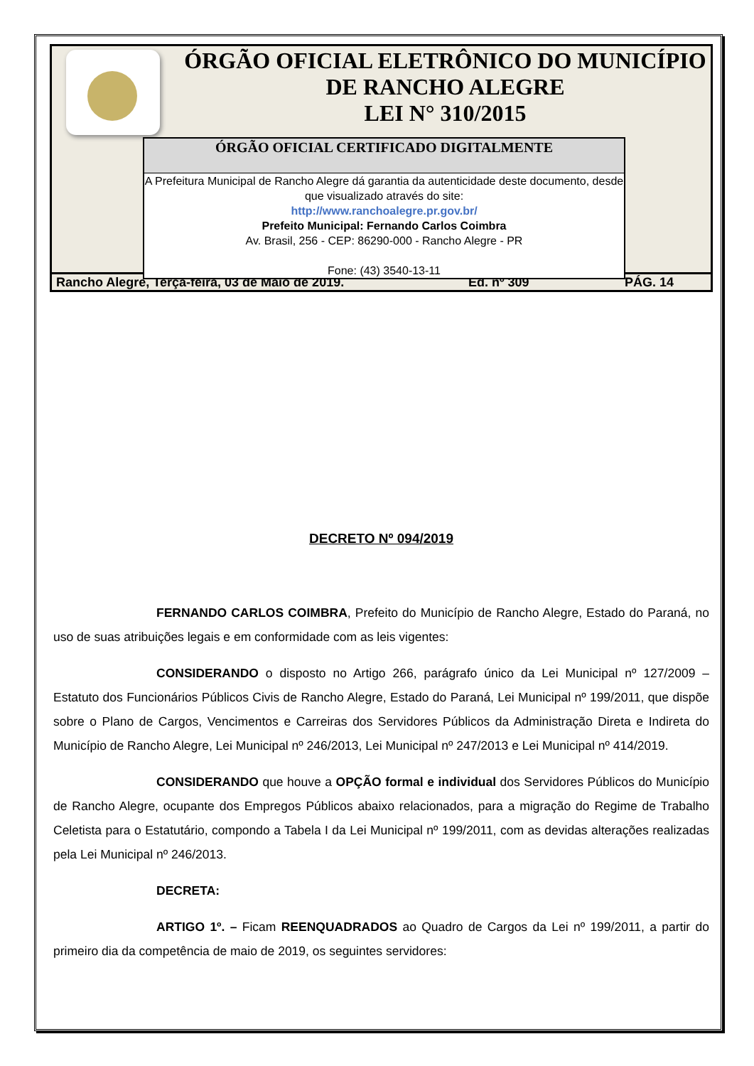ÓRGÃO OFICIAL ELETRÔNICO DO MUNICÍPIO
DE RANCHO ALEGRE
LEI N° 310/2015
ÓRGÃO OFICIAL CERTIFICADO DIGITALMENTE
A Prefeitura Municipal de Rancho Alegre dá garantia da autenticidade deste documento, desde que visualizado através do site:
http://www.ranchoalegre.pr.gov.br/
Prefeito Municipal: Fernando Carlos Coimbra
Av. Brasil, 256 - CEP: 86290-000 - Rancho Alegre - PR
Fone: (43) 3540-13-11
Rancho Alegre, Terça-feira, 03 de Maio de 2019. Ed. nº 309 PÁG. 14
DECRETO Nº 094/2019
FERNANDO CARLOS COIMBRA, Prefeito do Município de Rancho Alegre, Estado do Paraná, no uso de suas atribuições legais e em conformidade com as leis vigentes:
CONSIDERANDO o disposto no Artigo 266, parágrafo único da Lei Municipal nº 127/2009 – Estatuto dos Funcionários Públicos Civis de Rancho Alegre, Estado do Paraná, Lei Municipal nº 199/2011, que dispõe sobre o Plano de Cargos, Vencimentos e Carreiras dos Servidores Públicos da Administração Direta e Indireta do Município de Rancho Alegre, Lei Municipal nº 246/2013, Lei Municipal nº 247/2013 e Lei Municipal nº 414/2019.
CONSIDERANDO que houve a OPÇÃO formal e individual dos Servidores Públicos do Município de Rancho Alegre, ocupante dos Empregos Públicos abaixo relacionados, para a migração do Regime de Trabalho Celetista para o Estatutário, compondo a Tabela I da Lei Municipal nº 199/2011, com as devidas alterações realizadas pela Lei Municipal nº 246/2013.
DECRETA:
ARTIGO 1º. – Ficam REENQUADRADOS ao Quadro de Cargos da Lei nº 199/2011, a partir do primeiro dia da competência de maio de 2019, os seguintes servidores: